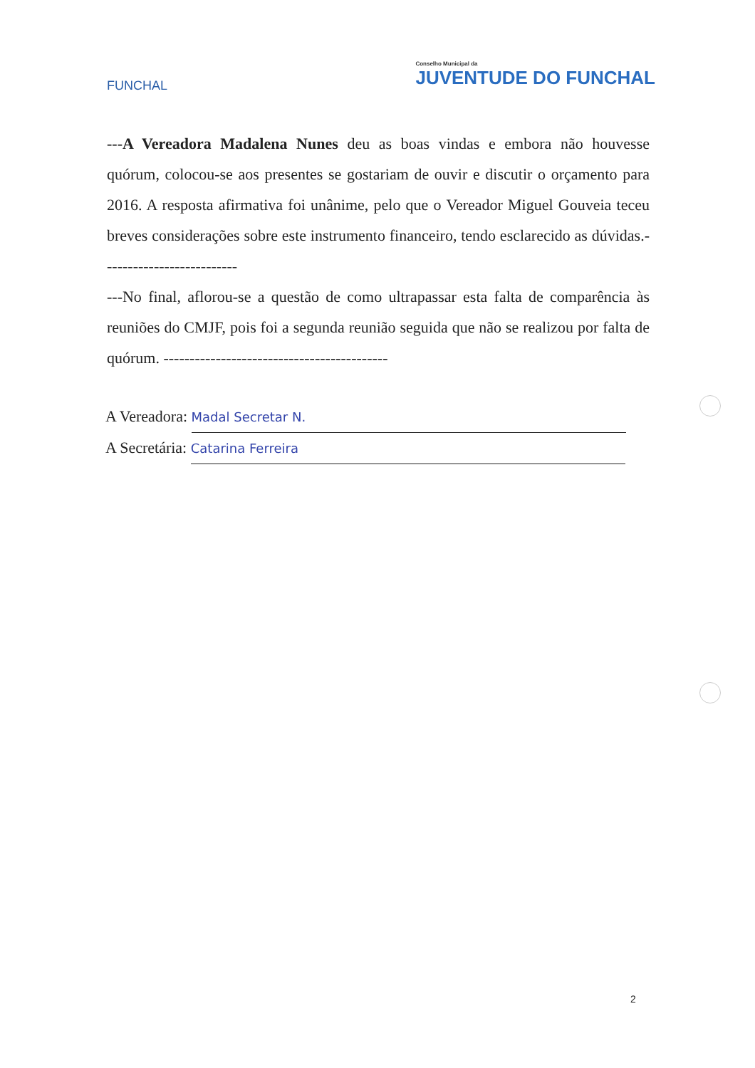FUNCHAL
Conselho Municipal da
JUVENTUDE DO FUNCHAL
---A Vereadora Madalena Nunes deu as boas vindas e embora não houvesse quórum, colocou-se aos presentes se gostariam de ouvir e discutir o orçamento para 2016. A resposta afirmativa foi unânime, pelo que o Vereador Miguel Gouveia teceu breves considerações sobre este instrumento financeiro, tendo esclarecido as dúvidas.--------------------------
---No final, aflorou-se a questão de como ultrapassar esta falta de comparência às reuniões do CMJF, pois foi a segunda reunião seguida que não se realizou por falta de quórum. -------------------------------------------
A Vereadora: Madal Secretar N.
A Secretária: Catarina Ferreira
2